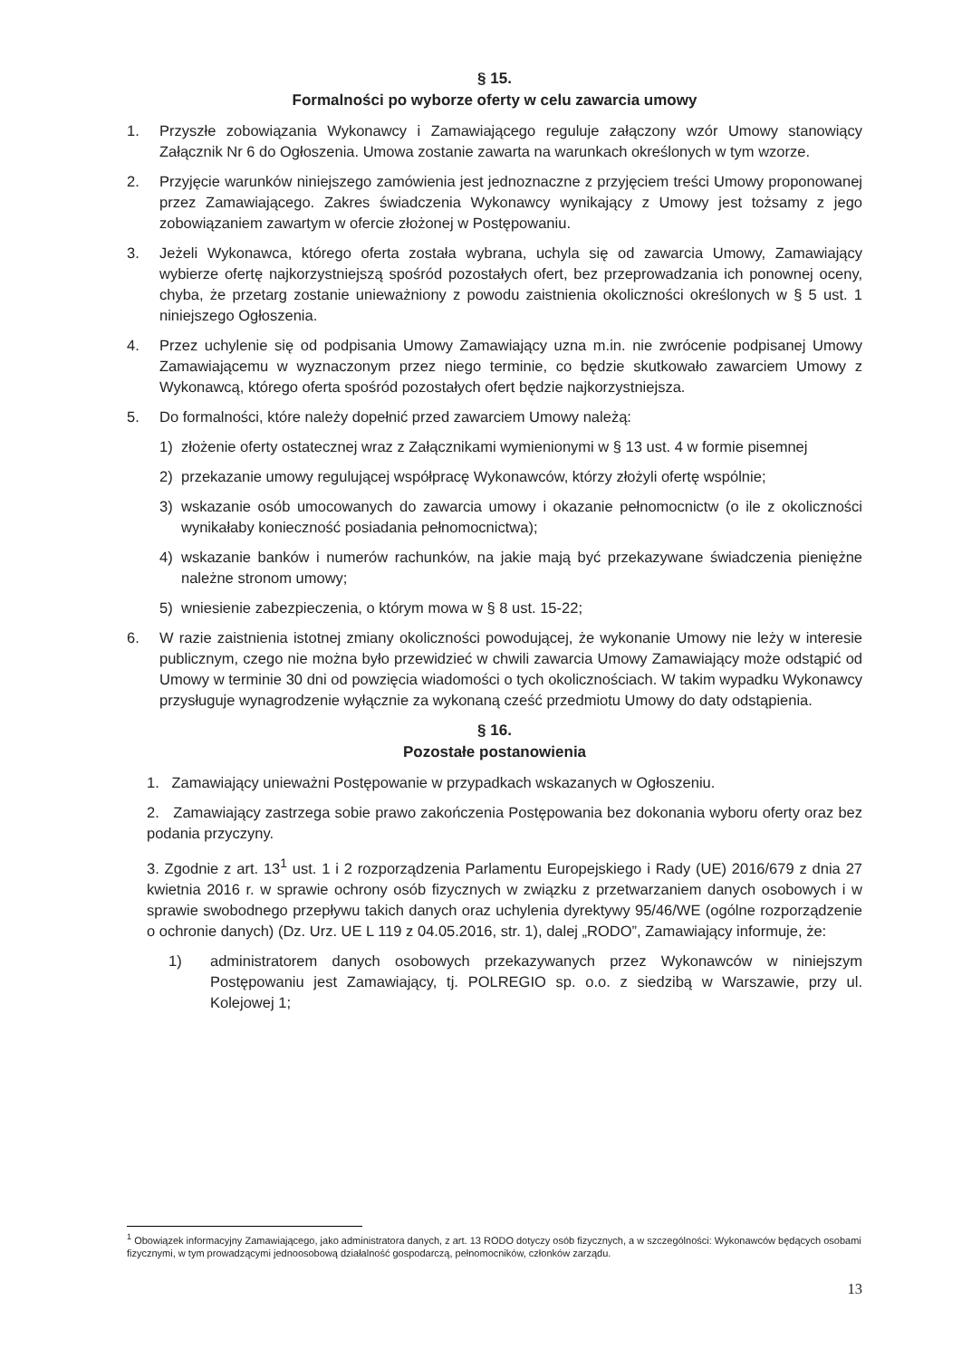§ 15.
Formalności po wyborze oferty w celu zawarcia umowy
1. Przyszłe zobowiązania Wykonawcy i Zamawiającego reguluje załączony wzór Umowy stanowiący Załącznik Nr 6 do Ogłoszenia. Umowa zostanie zawarta na warunkach określonych w tym wzorze.
2. Przyjęcie warunków niniejszego zamówienia jest jednoznaczne z przyjęciem treści Umowy proponowanej przez Zamawiającego. Zakres świadczenia Wykonawcy wynikający z Umowy jest tożsamy z jego zobowiązaniem zawartym w ofercie złożonej w Postępowaniu.
3. Jeżeli Wykonawca, którego oferta została wybrana, uchyla się od zawarcia Umowy, Zamawiający wybierze ofertę najkorzystniejszą spośród pozostałych ofert, bez przeprowadzania ich ponownej oceny, chyba, że przetarg zostanie unieważniony z powodu zaistnienia okoliczności określonych w § 5 ust. 1 niniejszego Ogłoszenia.
4. Przez uchylenie się od podpisania Umowy Zamawiający uzna m.in. nie zwrócenie podpisanej Umowy Zamawiającemu w wyznaczonym przez niego terminie, co będzie skutkowało zawarciem Umowy z Wykonawcą, którego oferta spośród pozostałych ofert będzie najkorzystniejsza.
5. Do formalności, które należy dopełnić przed zawarciem Umowy należą:
1) złożenie oferty ostatecznej wraz z Załącznikami wymienionymi w § 13 ust. 4 w formie pisemnej
2) przekazanie umowy regulującej współpracę Wykonawców, którzy złożyli ofertę wspólnie;
3) wskazanie osób umocowanych do zawarcia umowy i okazanie pełnomocnictw (o ile z okoliczności wynikałaby konieczność posiadania pełnomocnictwa);
4) wskazanie banków i numerów rachunków, na jakie mają być przekazywane świadczenia pieniężne należne stronom umowy;
5) wniesienie zabezpieczenia, o którym mowa w § 8 ust. 15-22;
6. W razie zaistnienia istotnej zmiany okoliczności powodującej, że wykonanie Umowy nie leży w interesie publicznym, czego nie można było przewidzieć w chwili zawarcia Umowy Zamawiający może odstąpić od Umowy w terminie 30 dni od powzięcia wiadomości o tych okolicznościach. W takim wypadku Wykonawcy przysługuje wynagrodzenie wyłącznie za wykonaną cześć przedmiotu Umowy do daty odstąpienia.
§ 16.
Pozostałe postanowienia
1. Zamawiający unieważni Postępowanie w przypadkach wskazanych w Ogłoszeniu.
2. Zamawiający zastrzega sobie prawo zakończenia Postępowania bez dokonania wyboru oferty oraz bez podania przyczyny.
3. Zgodnie z art. 13<sup>1</sup> ust. 1 i 2 rozporządzenia Parlamentu Europejskiego i Rady (UE) 2016/679 z dnia 27 kwietnia 2016 r. w sprawie ochrony osób fizycznych w związku z przetwarzaniem danych osobowych i w sprawie swobodnego przepływu takich danych oraz uchylenia dyrektywy 95/46/WE (ogólne rozporządzenie o ochronie danych) (Dz. Urz. UE L 119 z 04.05.2016, str. 1), dalej „RODO”, Zamawiający informuje, że:
1) administratorem danych osobowych przekazywanych przez Wykonawców w niniejszym Postępowaniu jest Zamawiający, tj. POLREGIO sp. o.o. z siedzibą w Warszawie, przy ul. Kolejowej 1;
<sup>1</sup> Obowiązek informacyjny Zamawiającego, jako administratora danych, z art. 13 RODO dotyczy osób fizycznych, a w szczególności: Wykonawców będących osobami fizycznymi, w tym prowadzącymi jednoosobową działalność gospodarczą, pełnomocników, członków zarządu.
13